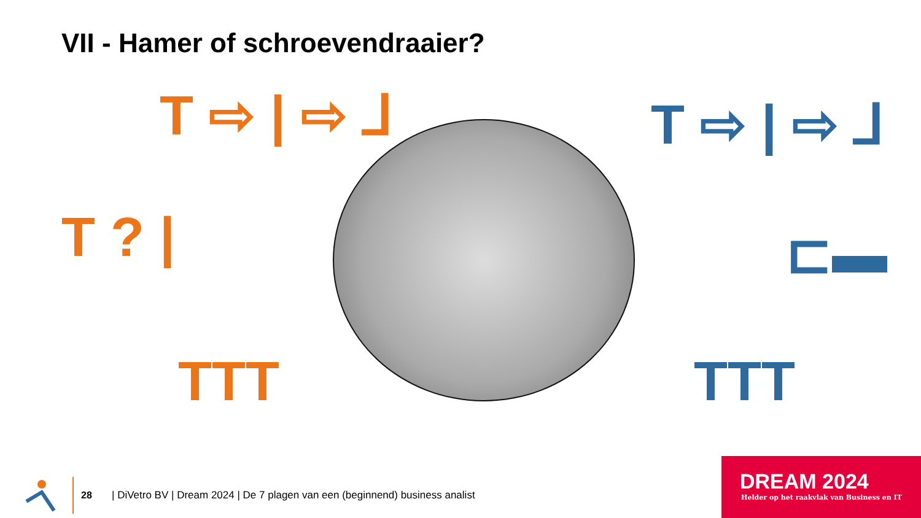VII - Hamer of schroevendraaier?
T ⇨ | ⇨ ⅃
T ? |
TTT
T ⇨ | ⇨ ⅃
⊏▬
TTT
28
| DiVetro BV | Dream 2024 | De 7 plagen van een (beginnend) business analist
DREAM 2024
Helder op het raakvlak van Business en IT